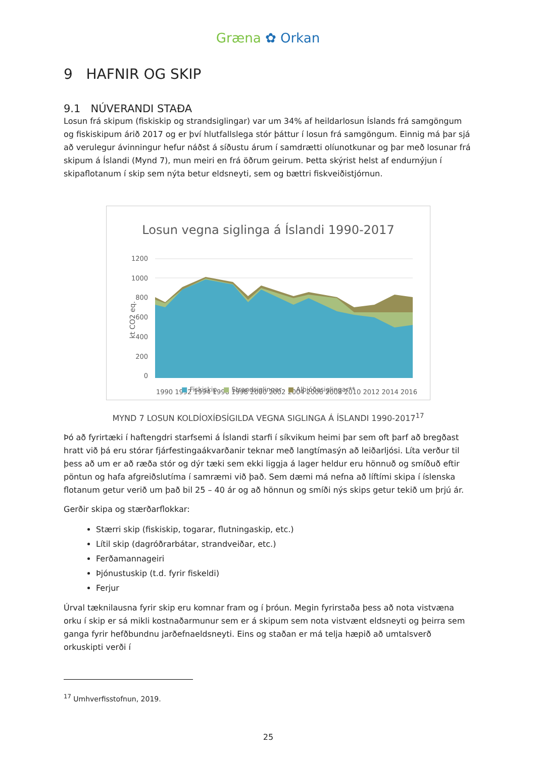Græna ✿ Orkan
9 HAFNIR OG SKIP
9.1 NÚVERANDI STAÐA
Losun frá skipum (fiskiskip og strandsiglingar) var um 34% af heildarlosun Íslands frá samgöngum og fiskiskipum árið 2017 og er því hlutfallslega stór þáttur í losun frá samgöngum. Einnig má þar sjá að verulegur ávinningur hefur náðst á síðustu árum í samdrætti olíunotkunar og þar með losunar frá skipum á Íslandi (Mynd 7), mun meiri en frá öðrum geirum. Þetta skýrist helst af endurnýjun í skipaflotanum í skip sem nýta betur eldsneyti, sem og bættri fiskveiðistjórnun.
Losun vegna siglinga á Íslandi 1990-2017
1200
1000
800
600
400
200
0
kt CO2 eq.
1990 1992 1994 1996 1998 2000 2002 2004 2006 2008 2010 2012 2014 2016
■ Fiskiskip ■ Strandsiglingar ■ Alþjóðasiglingar**
MYND 7 LOSUN KOLDÍOXÍÐSÍGILDA VEGNA SIGLINGA Á ÍSLANDI 1990-2017<sup>17</sup>
Þó að fyrirtæki í haftengdri starfsemi á Íslandi starfi í síkvikum heimi þar sem oft þarf að bregðast hratt við þá eru stórar fjárfestingaákvarðanir teknar með langtímasýn að leiðarljósi. Líta verður til þess að um er að ræða stór og dýr tæki sem ekki liggja á lager heldur eru hönnuð og smíðuð eftir pöntun og hafa afgreiðslutíma í samræmi við það. Sem dæmi má nefna að líftími skipa í íslenska flotanum getur verið um það bil 25 – 40 ár og að hönnun og smíði nýs skips getur tekið um þrjú ár.
Gerðir skipa og stærðarflokkar:
Stærri skip (fiskiskip, togarar, flutningaskip, etc.)
Lítil skip (dagróðrarbátar, strandveiðar, etc.)
Ferðamannageiri
Þjónustuskip (t.d. fyrir fiskeldi)
Ferjur
Úrval tæknilausna fyrir skip eru komnar fram og í þróun. Megin fyrirstaða þess að nota vistvæna orku í skip er sá mikli kostnaðarmunur sem er á skipum sem nota vistvænt eldsneyti og þeirra sem ganga fyrir hefðbundnu jarðefnaeldsneyti. Eins og staðan er má telja hæpið að umtalsverð orkuskipti verði í
<sup>17</sup> Umhverfisstofnun, 2019.
25